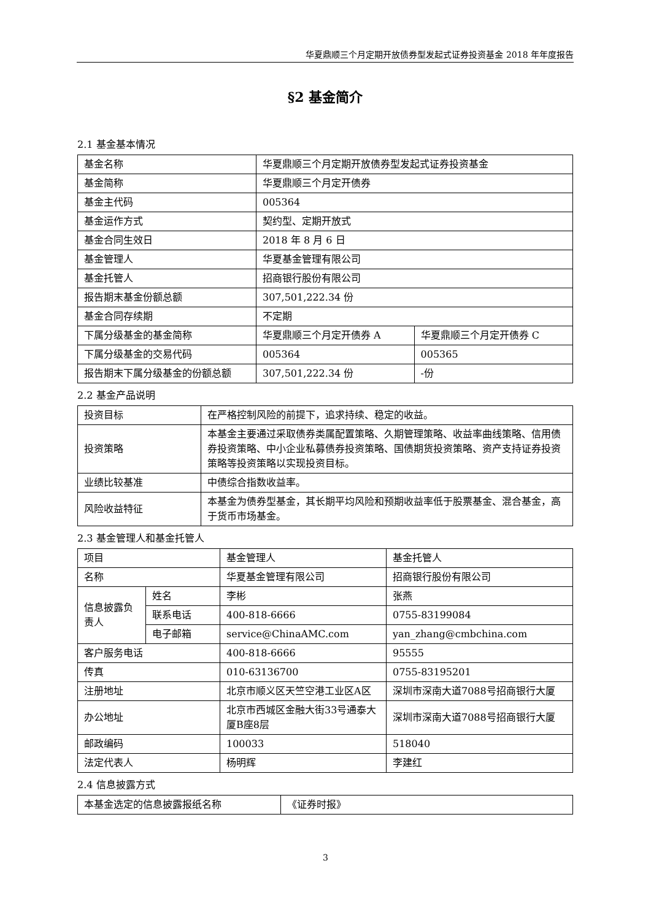华夏鼎顺三个月定期开放债券型发起式证券投资基金 2018 年年度报告
§2 基金简介
2.1 基金基本情况
| 基金名称 | 华夏鼎顺三个月定期开放债券型发起式证券投资基金 | |
| 基金简称 | 华夏鼎顺三个月定开债券 | |
| 基金主代码 | 005364 | |
| 基金运作方式 | 契约型、定期开放式 | |
| 基金合同生效日 | 2018 年 8 月 6 日 | |
| 基金管理人 | 华夏基金管理有限公司 | |
| 基金托管人 | 招商银行股份有限公司 | |
| 报告期末基金份额总额 | 307,501,222.34 份 | |
| 基金合同存续期 | 不定期 | |
| 下属分级基金的基金简称 | 华夏鼎顺三个月定开债券 A | 华夏鼎顺三个月定开债券 C |
| 下属分级基金的交易代码 | 005364 | 005365 |
| 报告期末下属分级基金的份额总额 | 307,501,222.34 份 | -份 |
2.2 基金产品说明
| 投资目标 | 在严格控制风险的前提下，追求持续、稳定的收益。 |
| 投资策略 | 本基金主要通过采取债券类属配置策略、久期管理策略、收益率曲线策略、信用债券投资策略、中小企业私募债券投资策略、国债期货投资策略、资产支持证券投资策略等投资策略以实现投资目标。 |
| 业绩比较基准 | 中债综合指数收益率。 |
| 风险收益特征 | 本基金为债券型基金，其长期平均风险和预期收益率低于股票基金、混合基金，高于货币市场基金。 |
2.3 基金管理人和基金托管人
| 项目 | | 基金管理人 | 基金托管人 |
| 名称 | | 华夏基金管理有限公司 | 招商银行股份有限公司 |
| 信息披露负责人 | 姓名 | 李彬 | 张燕 |
| | 联系电话 | 400-818-6666 | 0755-83199084 |
| | 电子邮箱 | service@ChinaAMC.com | yan_zhang@cmbchina.com |
| 客户服务电话 | | 400-818-6666 | 95555 |
| 传真 | | 010-63136700 | 0755-83195201 |
| 注册地址 | | 北京市顺义区天竺空港工业区A区 | 深圳市深南大道7088号招商银行大厦 |
| 办公地址 | | 北京市西城区金融大街33号通泰大厦B座8层 | 深圳市深南大道7088号招商银行大厦 |
| 邮政编码 | | 100033 | 518040 |
| 法定代表人 | | 杨明辉 | 李建红 |
2.4 信息披露方式
| 本基金选定的信息披露报纸名称 | 《证券时报》 |
3